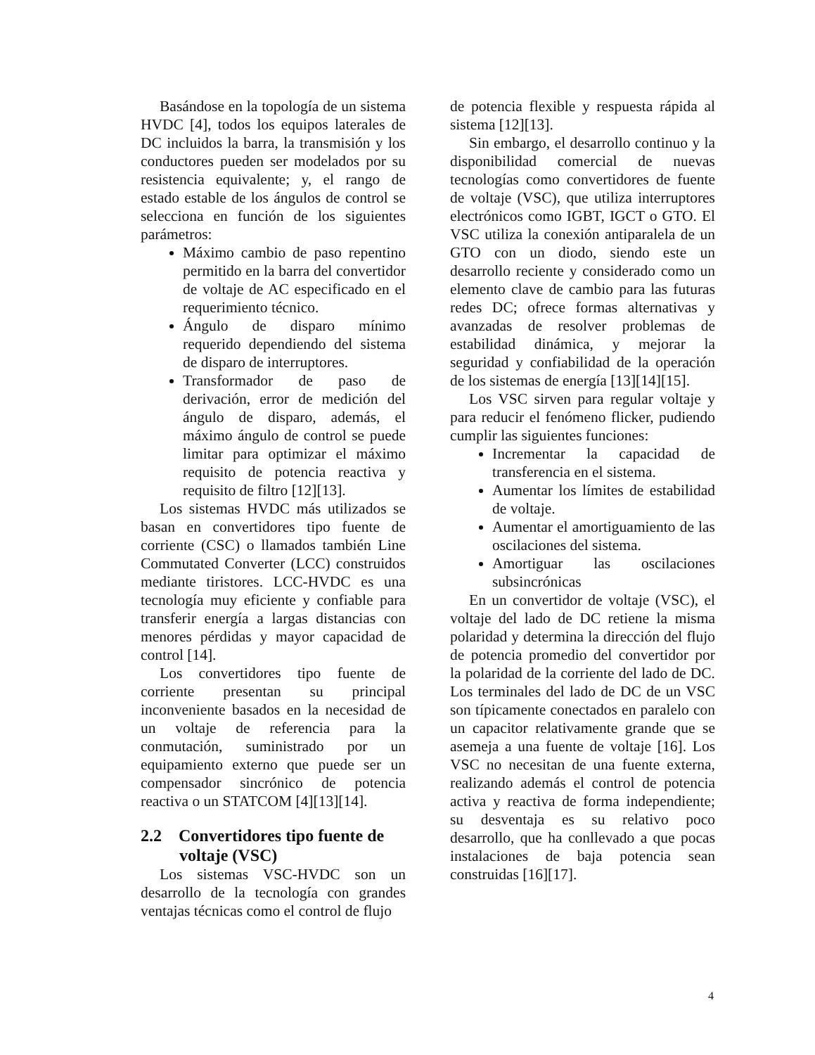Basándose en la topología de un sistema HVDC [4], todos los equipos laterales de DC incluidos la barra, la transmisión y los conductores pueden ser modelados por su resistencia equivalente; y, el rango de estado estable de los ángulos de control se selecciona en función de los siguientes parámetros:
Máximo cambio de paso repentino permitido en la barra del convertidor de voltaje de AC especificado en el requerimiento técnico.
Ángulo de disparo mínimo requerido dependiendo del sistema de disparo de interruptores.
Transformador de paso de derivación, error de medición del ángulo de disparo, además, el máximo ángulo de control se puede limitar para optimizar el máximo requisito de potencia reactiva y requisito de filtro [12][13].
Los sistemas HVDC más utilizados se basan en convertidores tipo fuente de corriente (CSC) o llamados también Line Commutated Converter (LCC) construidos mediante tiristores. LCC-HVDC es una tecnología muy eficiente y confiable para transferir energía a largas distancias con menores pérdidas y mayor capacidad de control [14].
Los convertidores tipo fuente de corriente presentan su principal inconveniente basados en la necesidad de un voltaje de referencia para la conmutación, suministrado por un equipamiento externo que puede ser un compensador sincrónico de potencia reactiva o un STATCOM [4][13][14].
2.2 Convertidores tipo fuente de voltaje (VSC)
Los sistemas VSC-HVDC son un desarrollo de la tecnología con grandes ventajas técnicas como el control de flujo
de potencia flexible y respuesta rápida al sistema [12][13].
Sin embargo, el desarrollo continuo y la disponibilidad comercial de nuevas tecnologías como convertidores de fuente de voltaje (VSC), que utiliza interruptores electrónicos como IGBT, IGCT o GTO. El VSC utiliza la conexión antiparalela de un GTO con un diodo, siendo este un desarrollo reciente y considerado como un elemento clave de cambio para las futuras redes DC; ofrece formas alternativas y avanzadas de resolver problemas de estabilidad dinámica, y mejorar la seguridad y confiabilidad de la operación de los sistemas de energía [13][14][15].
Los VSC sirven para regular voltaje y para reducir el fenómeno flicker, pudiendo cumplir las siguientes funciones:
Incrementar la capacidad de transferencia en el sistema.
Aumentar los límites de estabilidad de voltaje.
Aumentar el amortiguamiento de las oscilaciones del sistema.
Amortiguar las oscilaciones subsincrónicas
En un convertidor de voltaje (VSC), el voltaje del lado de DC retiene la misma polaridad y determina la dirección del flujo de potencia promedio del convertidor por la polaridad de la corriente del lado de DC. Los terminales del lado de DC de un VSC son típicamente conectados en paralelo con un capacitor relativamente grande que se asemeja a una fuente de voltaje [16]. Los VSC no necesitan de una fuente externa, realizando además el control de potencia activa y reactiva de forma independiente; su desventaja es su relativo poco desarrollo, que ha conllevado a que pocas instalaciones de baja potencia sean construidas [16][17].
4